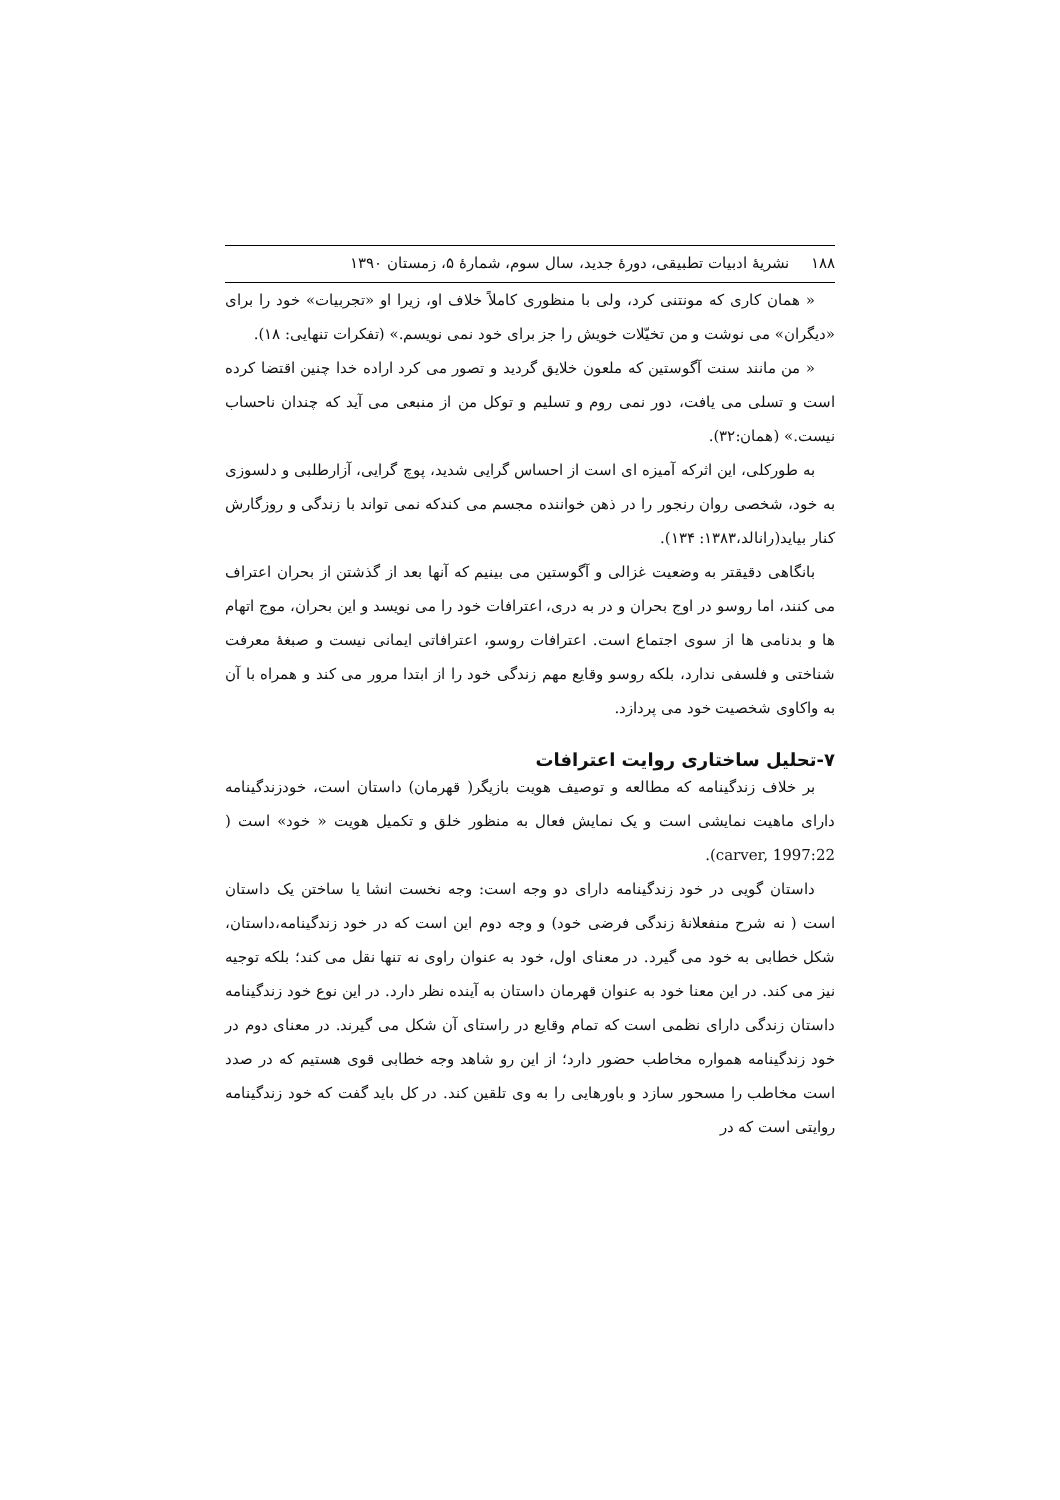۱۸۸ نشریهٔ ادبیات تطبیقی، دورهٔ جدید، سال سوم، شمارهٔ ۵، زمستان ۱۳۹۰
« همان کاری که مونتنی کرد، ولی با منظوری کاملاً خلاف او، زیرا او «تجربیات» خود را برای «دیگران» می نوشت و من تخیّلات خویش را جز برای خود نمی نویسم.» (تفکرات تنهایی: ۱۸).
« من مانند سنت آگوستین که ملعون خلایق گردید و تصور می کرد اراده خدا چنین اقتضا کرده است و تسلی می یافت، دور نمی روم و تسلیم و توکل من از منبعی می آید که چندان ناحساب نیست.» (همان:۳۲).
به طورکلی، این اثرکه آمیزه ای است از احساس گرایی شدید، پوچ گرایی، آزارطلبی و دلسوزی به خود، شخصی روان رنجور را در ذهن خواننده مجسم می کندکه نمی تواند با زندگی و روزگارش کنار بیاید(رانالد،۱۳۸۳: ۱۳۴).
بانگاهی دقیقتر به وضعیت غزالی و آگوستین می بینیم که آنها بعد از گذشتن از بحران اعتراف می کنند، اما روسو در اوج بحران و در به دری، اعترافات خود را می نویسد و این بحران، موج اتهام ها و بدنامی ها از سوی اجتماع است. اعترافات روسو، اعترافاتی ایمانی نیست و صبغهٔ معرفت شناختی و فلسفی ندارد، بلکه روسو وقایع مهم زندگی خود را از ابتدا مرور می کند و همراه با آن به واکاوی شخصیت خود می پردازد.
۷-تحلیل ساختاری روایت اعترافات
بر خلاف زندگینامه که مطالعه و توصیف هویت بازیگر( قهرمان) داستان است، خودزندگینامه دارای ماهیت نمایشی است و یک نمایش فعال به منظور خلق و تکمیل هویت « خود» است ( carver, 1997:22).
داستان گویی در خود زندگینامه دارای دو وجه است: وجه نخست انشا یا ساختن یک داستان است ( نه شرح منفعلانهٔ زندگی فرضی خود) و وجه دوم این است که در خود زندگینامه،داستان، شکل خطابی به خود می گیرد. در معنای اول، خود به عنوان راوی نه تنها نقل می کند؛ بلکه توجیه نیز می کند. در این معنا خود به عنوان قهرمان داستان به آینده نظر دارد. در این نوع خود زندگینامه داستان زندگی دارای نظمی است که تمام وقایع در راستای آن شکل می گیرند. در معنای دوم در خود زندگینامه همواره مخاطب حضور دارد؛ از این رو شاهد وجه خطابی قوی هستیم که در صدد است مخاطب را مسحور سازد و باورهایی را به وی تلقین کند. در کل باید گفت که خود زندگینامه روایتی است که در